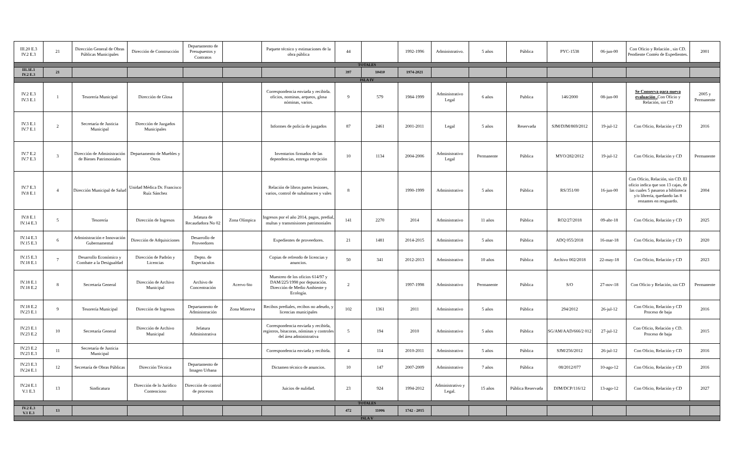| III.20 E.3 IV.2 E.3 | 21 | Dirección General de Obras Públicas Municipales | Dirección de Construcción | Departamento de Presupuestos y Contratos | | Paquete técnico y estimaciones de la obra pública | 44 | | 1992-1996 | Administrativo. | 5 años | Pública | PYC-1538 | 06-jun-00 | Con Oficio y Relación , sin CD. Pendiente Contéo de Expedientes. | 2001 |
| TOTALES | | | | | | | | | | | | | | | | |
| III.3E.1 IV.2 E.3 | 21 | | | | | | 397 | 10410 | 1974-2021 | | | | | | | |
| ISLA IV | | | | | | | | | | | | | | | | |
| IV.2 E.3 IV.3 E.1 | 1 | Tesorería Municipal | Dirección de Glosa | | | Correspondencia enviada y recibida. oficios, nominas, arqueos, glosa nóminas, varios. | 9 | 579 | 1984-1999 | Administrativo Legal | 6 años | Publica | 146/2000 | 08-jun-00 | Se Conserva para nueva evaluación . Con Oficio y Relación, sin CD | 2005 y Permanente |
| IV.3 E.1 IV.7 E.1 | 2 | Secretaría de Justicia Municipal | Dirección de Juzgados Municipales | | | Informes de policía de juzgados | 87 | 2461 | 2001-2011 | Legal | 5 años | Reservada | SJM/DJM/869/2012 | 19-jul-12 | Con Oficio, Relación y CD | 2016 |
| IV.7 E.2 IV.7 E.3 | 3 | Dirección de Administración de Bienes Patrimoniales | Departamento de Muebles y Otros | | | Inventarios firmados de las dependencias, entrega recepción | 10 | 1134 | 2004-2006 | Administrativo Legal | Permanente | Pública | MYO/282/2012 | 19-jul-12 | Con Oficio, Relación y CD | Permanente |
| IV.7 E.3 IV.8 E.1 | 4 | Dirección Municipal de Salud | Unidad Médica Dr. Francisco Ruíz Sánchez | | | Relación de libros partes lesiones, varios, control de subalmacen y vales | 8 | | 1990-1999 | Administrativo | 5 años | Pública | RS/351/00 | 16-jun-00 | Con Oficio, Relación, sin CD. El oficio indica que son 13 cajas, de las cuales 5 pasaron a biblioteca y/o librería, quedando las 8 restantes en resguardo. | 2004 |
| IV.8 E.1 IV.14 E.3 | 5 | Tesorería | Dirección de Ingresos | Jefatura de Recaudadora No 02 | Zona Olímpica | Ingresos por el año 2014, pagos, predial, multas y transmisiones patrimoniales | 141 | 2270 | 2014 | Administrativo | 11 años | Pública | RO2/27/2018 | 09-abr-18 | Con Oficio, Relación y CD | 2025 |
| IV.14 E.3 IV.15 E.3 | 6 | Administración e Innovación Gubernamental | Dirección de Adquisiciones | Desarrollo de Proveedores | | Expedientes de proveedores. | 21 | 1481 | 2014-2015 | Administrativo | 5 años | Pública | ADQ 055/2018 | 16-mar-18 | Con Oficio, Relación y CD | 2020 |
| IV.15 E.3 IV.18 E.1 | 7 | Desarrollo Económico y Combate a la Desigualdad | Dirección de Padrón y Licencias | Depto. de Espectaculos | | Copias de refrendo de licencias y anuncios. | 50 | 341 | 2012-2013 | Administrativo | 10 años | Pública | Archivo 002/2018 | 22-may-18 | Con Oficio, Relación y CD | 2023 |
| IV.18 E.1 IV.18 E.2 | 8 | Secretaría General | Dirección de Archivo Municipal | Archivo de Concentración | Acervo 6to | Muestreo de los oficios 614/97 y DAM/225/1998 por depuración. Dirección de Medio Ambiente y Ecología. | 2 | | 1997-1998 | Administrativo | Permanente | Pública | S/O | 27-nov-18 | Con Oficio y Relación, sin CD | Permanente |
| IV.18 E.2 IV.23 E.1 | 9 | Tesorería Municipal | Dirección de Ingresos | Departamento de Administración | Zona Minerva | Recibos prediales, recibos no adeudo, y licencias municipales | 102 | 1361 | 2011 | Administrativo | 5 años | Pública | 294/2012 | 26-jul-12 | Con Oficio, Relación y CD Proceso de baja | 2016 |
| IV.23 E.1 IV.23 E.2 | 10 | Secretaría General | Dirección de Archivo Municipal | Jefatura Administrativa | | Correspondencia enviada y recibida, registros, bitacoras, nóminas y controles del área administrativa | 5 | 194 | 2010 | Administrativo | 5 años | Pública | SG/AM/AAD/666/2 012 | 27-jul-12 | Con Oficio, Relación y CD. Proceso de baja | 2015 |
| IV.23 E.2 IV.23 E.3 | 11 | Secretaría de Justicia Municipal | | | | Correspondencia enviada y recibida. | 4 | 114 | 2010-2011 | Administrativo | 5 años | Pública | SJM/256/2012 | 26-jul-12 | Con Oficio, Relación y CD | 2016 |
| IV.23 E.3 IV.24 E.1 | 12 | Secretaría de Obras Públicas | Dirección Técnica | Departamento de Imagen Urbana | | Dictamen técnico de anuncios. | 10 | 147 | 2007-2009 | Administrativo | 7 años | Pública | 08/2012/077 | 10-ago-12 | Con Oficio, Relación y CD | 2016 |
| IV.24 E.1 V.1 E.3 | 13 | Sindicatura | Dirección de lo Jurídico Contencioso | Dirección de control de procesos | | Juicios de nulidad. | 23 | 924 | 1994-2012 | Administrativo y Legal. | 15 años | Pública Reservada | DJM/DCP/116/12 | 13-ago-12 | Con Oficio, Relación y CD | 2027 |
| TOTALES | | | | | | | | | | | | | | | | |
| IV.2 E.3 V.1 E.3 | 13 | | | | | | 472 | 11006 | 1742 - 2015 | | | | | | | |
| ISLA V | | | | | | | | | | | | | | | | |